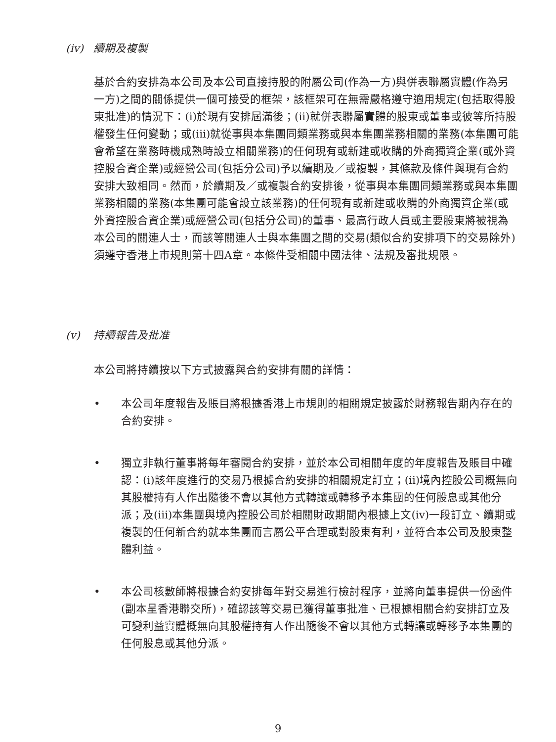(iv) 續期及複製
基於合約安排為本公司及本公司直接持股的附屬公司(作為一方)與併表聯屬實體(作為另一方)之間的關係提供一個可接受的框架，該框架可在無需嚴格遵守適用規定(包括取得股東批准)的情況下：(i)於現有安排屆滿後；(ii)就併表聯屬實體的股東或董事或彼等所持股權發生任何變動；或(iii)就從事與本集團同類業務或與本集團業務相關的業務(本集團可能會希望在業務時機成熟時設立相關業務)的任何現有或新建或收購的外商獨資企業(或外資控股合資企業)或經營公司(包括分公司)予以續期及／或複製，其條款及條件與現有合約安排大致相同。然而，於續期及／或複製合約安排後，從事與本集團同類業務或與本集團業務相關的業務(本集團可能會設立該業務)的任何現有或新建或收購的外商獨資企業(或外資控股合資企業)或經營公司(包括分公司)的董事、最高行政人員或主要股東將被視為本公司的關連人士，而該等關連人士與本集團之間的交易(類似合約安排項下的交易除外)須遵守香港上市規則第十四A章。本條件受相關中國法律、法規及審批規限。
(v) 持續報告及批准
本公司將持續按以下方式披露與合約安排有關的詳情：
• 本公司年度報告及賬目將根據香港上市規則的相關規定披露於財務報告期內存在的合約安排。
• 獨立非執行董事將每年審閱合約安排，並於本公司相關年度的年度報告及賬目中確認：(i)該年度進行的交易乃根據合約安排的相關規定訂立；(ii)境內控股公司概無向其股權持有人作出隨後不會以其他方式轉讓或轉移予本集團的任何股息或其他分派；及(iii)本集團與境內控股公司於相關財政期間內根據上文(iv)一段訂立、續期或複製的任何新合約就本集團而言屬公平合理或對股東有利，並符合本公司及股東整體利益。
• 本公司核數師將根據合約安排每年對交易進行檢討程序，並將向董事提供一份函件(副本呈香港聯交所)，確認該等交易已獲得董事批准、已根據相關合約安排訂立及可變利益實體概無向其股權持有人作出隨後不會以其他方式轉讓或轉移予本集團的任何股息或其他分派。
9